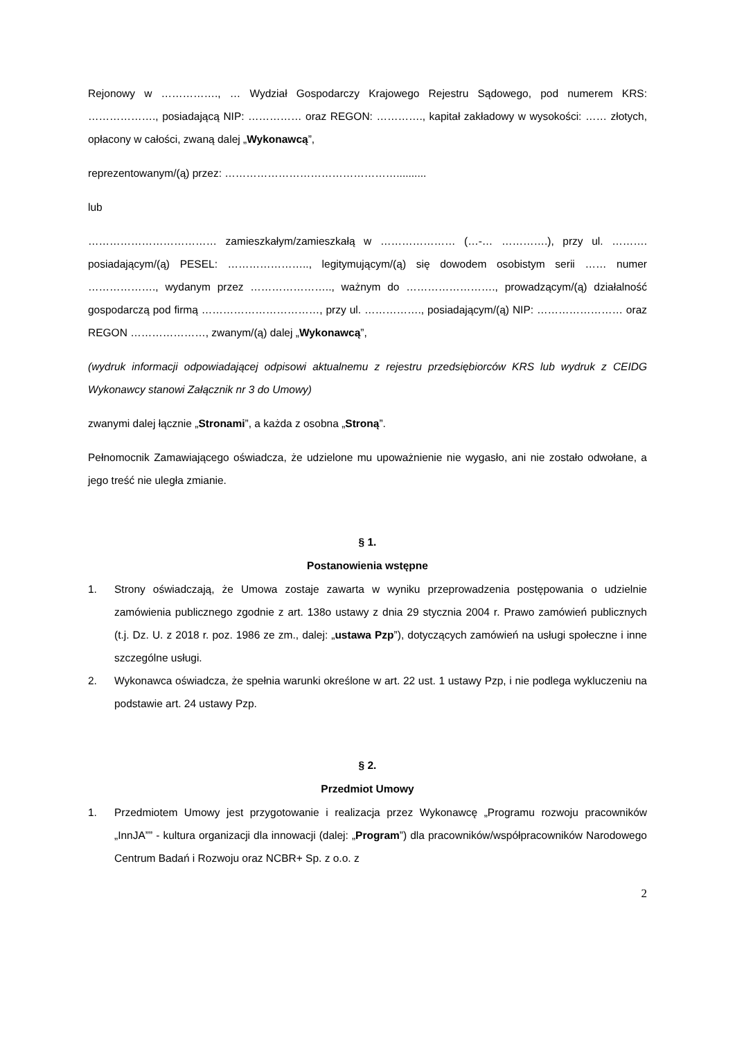Rejonowy w ……………., … Wydział Gospodarczy Krajowego Rejestru Sądowego, pod numerem KRS: ………………., posiadającą NIP: …………… oraz REGON: …………., kapitał zakładowy w wysokości: …… złotych, opłacony w całości, zwaną dalej „Wykonawcą”,
reprezentowanym/(ą) przez: …………………………………………..........
lub
……………………………… zamieszkałym/zamieszkałą w ………………… (…-… ………….), przy ul. ………. posiadającym/(ą) PESEL: ………………….., legitymującym/(ą) się dowodem osobistym serii …… numer ………………., wydanym przez ………………….., ważnym do ……………………., prowadzącym/(ą) działalność gospodarczą pod firmą ……………………………, przy ul. ……………., posiadającym/(ą) NIP: …………………… oraz REGON …………………, zwanym/(ą) dalej „Wykonawcą”,
(wydruk informacji odpowiadającej odpisowi aktualnemu z rejestru przedsiębiorców KRS lub wydruk z CEIDG Wykonawcy stanowi Załącznik nr 3 do Umowy)
zwanymi dalej łącznie „Stronami”, a każda z osobna „Stroną”.
Pełnomocnik Zamawiającego oświadcza, że udzielone mu upoważnienie nie wygasło, ani nie zostało odwołane, a jego treść nie uległa zmianie.
§ 1.
Postanowienia wstępne
1. Strony oświadczają, że Umowa zostaje zawarta w wyniku przeprowadzenia postępowania o udzielnie zamówienia publicznego zgodnie z art. 138o ustawy z dnia 29 stycznia 2004 r. Prawo zamówień publicznych (t.j. Dz. U. z 2018 r. poz. 1986 ze zm., dalej: „ustawa Pzp”), dotyczących zamówień na usługi społeczne i inne szczególne usługi.
2. Wykonawca oświadcza, że spełnia warunki określone w art. 22 ust. 1 ustawy Pzp, i nie podlega wykluczeniu na podstawie art. 24 ustawy Pzp.
§ 2.
Przedmiot Umowy
1. Przedmiotem Umowy jest przygotowanie i realizacja przez Wykonawcę „Programu rozwoju pracowników „InnJA”” - kultura organizacji dla innowacji (dalej: „Program”) dla pracowników/współpracowników Narodowego Centrum Badań i Rozwoju oraz NCBR+ Sp. z o.o. z
2